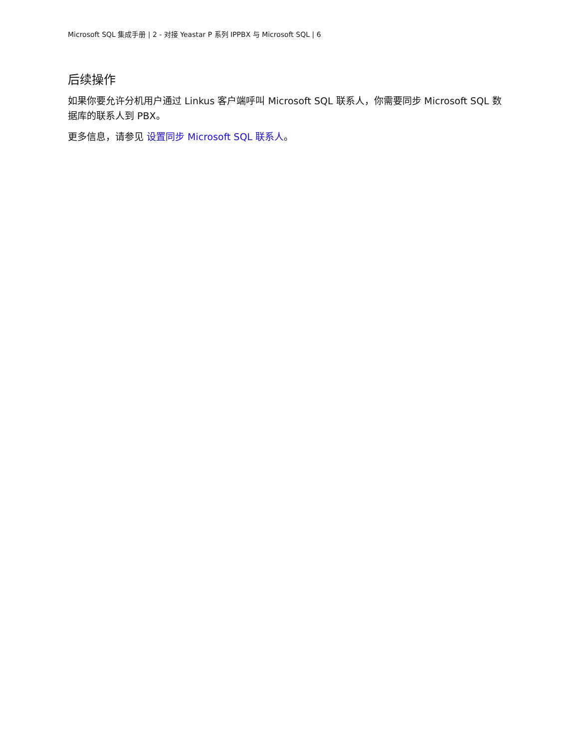Microsoft SQL 集成手册 | 2 - 对接 Yeastar P 系列 IPPBX 与 Microsoft SQL | 6
后续操作
如果你要允许分机用户通过 Linkus 客户端呼叫 Microsoft SQL 联系人，你需要同步 Microsoft SQL 数据库的联系人到 PBX。
更多信息，请参见 设置同步 Microsoft SQL 联系人。